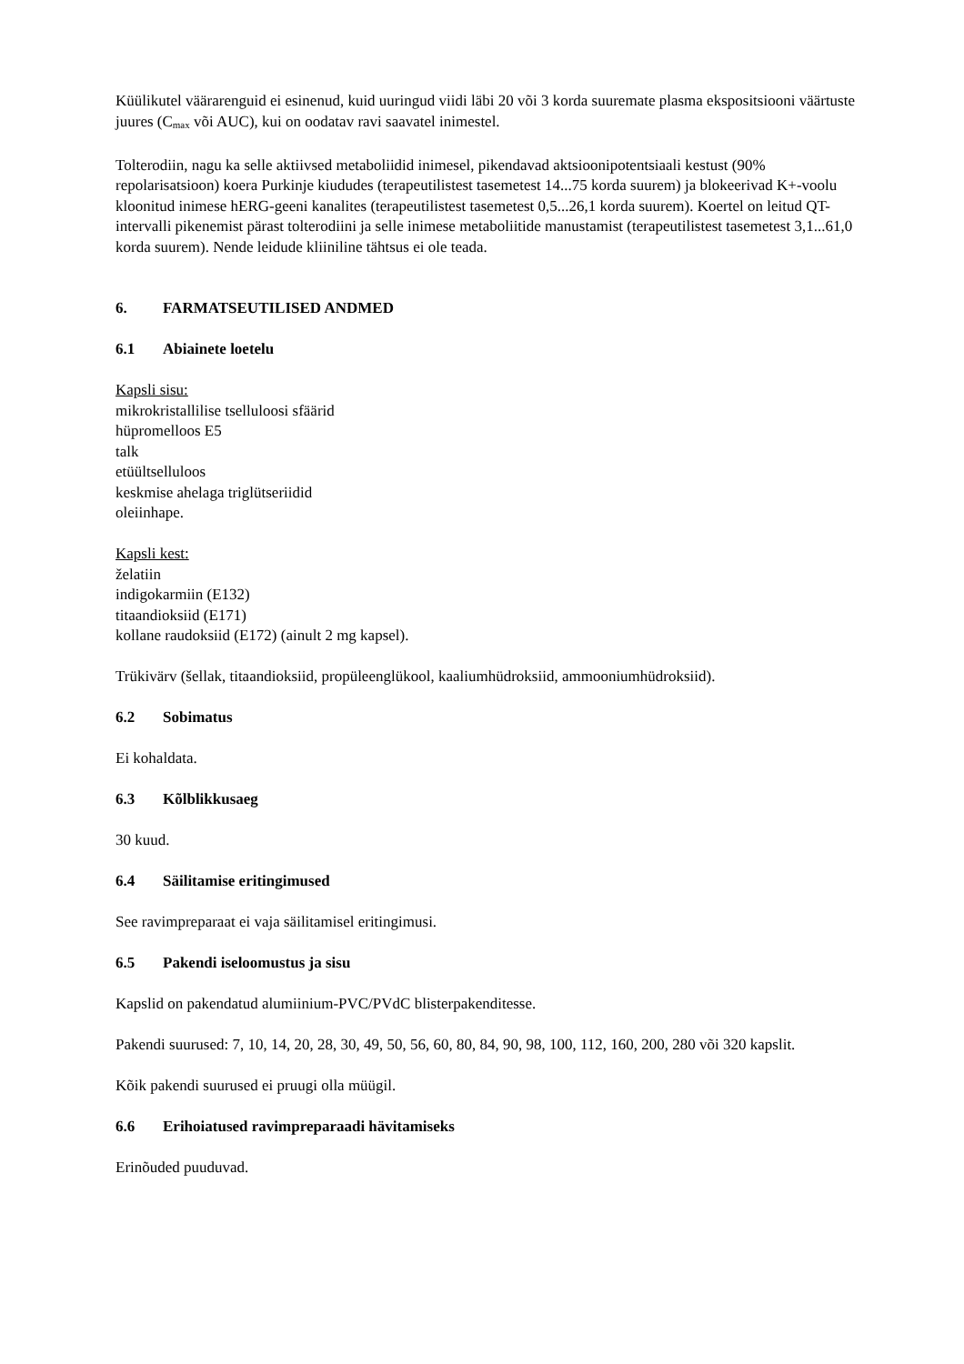Küülikutel väärarenguid ei esinenud, kuid uuringud viidi läbi 20 või 3 korda suuremate plasma eksposit­siooni väärtuste juures (C<sub>max</sub> või AUC), kui on oodatav ravi saavatel inimestel.
Tolterodiin, nagu ka selle aktiivsed metaboliidid inimesel, pikendavad aktsioonipotentsiaali kestust (90% repolarisatsioon) koera Purkinje kiududes (terapeutilistest tasemetest 14...75 korda suurem) ja blokeerivad K+-voolu kloonitud inimese hERG-geeni kanalites (terapeutilistest tasemetest 0,5...26,1 korda suurem). Koertel on leitud QT-intervalli pikenemist pärast tolterodiini ja selle inimese metaboliitide manustamist (terapeutilistest tasemetest 3,1...61,0 korda suurem). Nende leidude kliiniline tähtsus ei ole teada.
6. FARMATSEUTILISED ANDMED
6.1 Abiainete loetelu
Kapsli sisu:
mikrokristallilise tselluloosi sfäärid
hüpromelloos E5
talk
etüültselluloos
keskmise ahelaga triglütseriidid
oleiinhape.
Kapsli kest:
želatiin
indigokarmiin (E132)
titaandioksiid (E171)
kollane raudoksiid (E172) (ainult 2 mg kapsel).
Trükivärv (šellak, titaandioksiid, propüleenglükool, kaaliumhüdroksiid, ammooniumhüdroksiid).
6.2 Sobimatus
Ei kohaldata.
6.3 Kõlblikkusaeg
30 kuud.
6.4 Säilitamise eritingimused
See ravimpreparaat ei vaja säilitamisel eritingimusi.
6.5 Pakendi iseloomustus ja sisu
Kapslid on pakendatud alumiinium-PVC/PVdC blisterpakenditesse.
Pakendi suurused: 7, 10, 14, 20, 28, 30, 49, 50, 56, 60, 80, 84, 90, 98, 100, 112, 160, 200, 280 või 320 kapslit.
Kõik pakendi suurused ei pruugi olla müügil.
6.6 Erihoiatused ravimpreparaadi hävitamiseks
Erinõuded puuduvad.